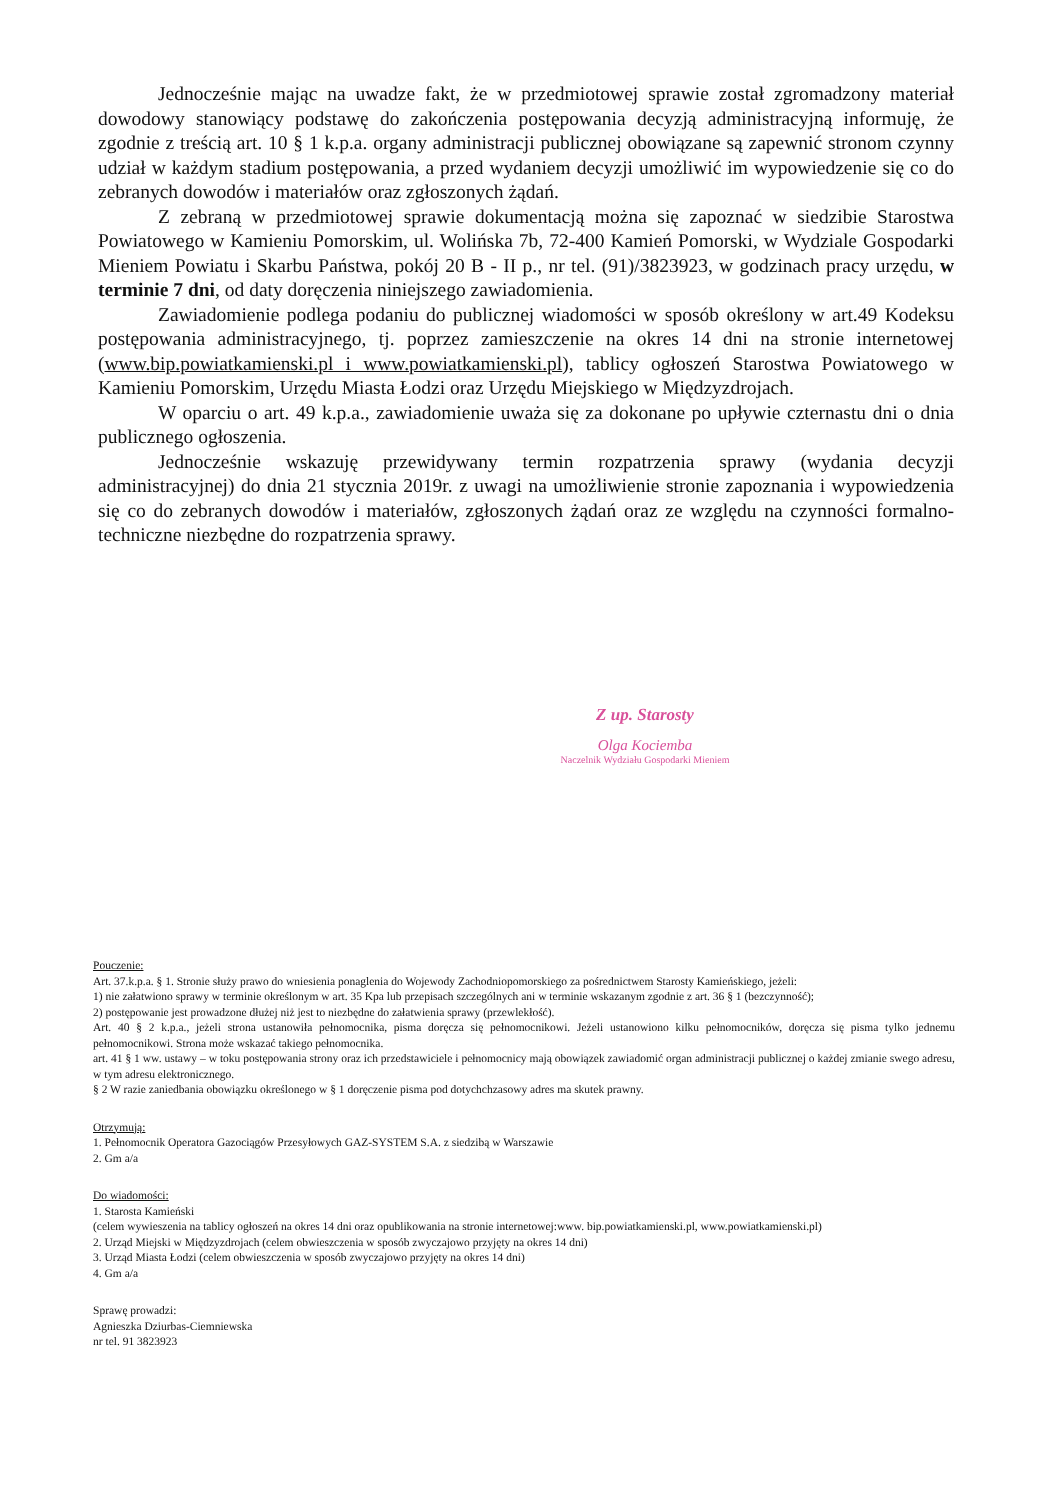Jednocześnie mając na uwadze fakt, że w przedmiotowej sprawie został zgromadzony materiał dowodowy stanowiący podstawę do zakończenia postępowania decyzją administracyjną informuję, że zgodnie z treścią art. 10 § 1 k.p.a. organy administracji publicznej obowiązane są zapewnić stronom czynny udział w każdym stadium postępowania, a przed wydaniem decyzji umożliwić im wypowiedzenie się co do zebranych dowodów i materiałów oraz zgłoszonych żądań.
Z zebraną w przedmiotowej sprawie dokumentacją można się zapoznać w siedzibie Starostwa Powiatowego w Kamieniu Pomorskim, ul. Wolińska 7b, 72-400 Kamień Pomorski, w Wydziale Gospodarki Mieniem Powiatu i Skarbu Państwa, pokój 20 B - II p., nr tel. (91)/3823923, w godzinach pracy urzędu, w terminie 7 dni, od daty doręczenia niniejszego zawiadomienia.
Zawiadomienie podlega podaniu do publicznej wiadomości w sposób określony w art.49 Kodeksu postępowania administracyjnego, tj. poprzez zamieszczenie na okres 14 dni na stronie internetowej (www.bip.powiatkamienski.pl i www.powiatkamienski.pl), tablicy ogłoszeń Starostwa Powiatowego w Kamieniu Pomorskim, Urzędu Miasta Łodzi oraz Urzędu Miejskiego w Międzyzdrojach.
W oparciu o art. 49 k.p.a., zawiadomienie uważa się za dokonane po upływie czternastu dni o dnia publicznego ogłoszenia.
Jednocześnie wskazuję przewidywany termin rozpatrzenia sprawy (wydania decyzji administracyjnej) do dnia 21 stycznia 2019r. z uwagi na umożliwienie stronie zapoznania i wypowiedzenia się co do zebranych dowodów i materiałów, zgłoszonych żądań oraz ze względu na czynności formalno-techniczne niezbędne do rozpatrzenia sprawy.
Z up. Starosty
Olga Kociemba
Naczelnik Wydziału Gospodarki Mieniem
Pouczenie:
Art. 37.k.p.a. § 1. Stronie służy prawo do wniesienia ponaglenia do Wojewody Zachodniopomorskiego za pośrednictwem Starosty Kamieńskiego, jeżeli:
1) nie załatwiono sprawy w terminie określonym w art. 35 Kpa lub przepisach szczególnych ani w terminie wskazanym zgodnie z art. 36 § 1 (bezczynność);
2) postępowanie jest prowadzone dłużej niż jest to niezbędne do załatwienia sprawy (przewlekłość).
Art. 40 § 2 k.p.a., jeżeli strona ustanowiła pełnomocnika, pisma doręcza się pełnomocnikowi. Jeżeli ustanowiono kilku pełnomocników, doręcza się pisma tylko jednemu pełnomocnikowi. Strona może wskazać takiego pełnomocnika.
art. 41 § 1 ww. ustawy – w toku postępowania strony oraz ich przedstawiciele i pełnomocnicy mają obowiązek zawiadomić organ administracji publicznej o każdej zmianie swego adresu, w tym adresu elektronicznego.
§ 2 W razie zaniedbania obowiązku określonego w § 1 doręczenie pisma pod dotychchzasowy adres ma skutek prawny.
Otrzymują:
1. Pełnomocnik Operatora Gazociągów Przesyłowych GAZ-SYSTEM S.A. z siedzibą w Warszawie
2. Gm a/a
Do wiadomości:
1. Starosta Kamieński
(celem wywieszenia na tablicy ogłoszeń na okres 14 dni oraz opublikowania na stronie internetowej:www. bip.powiatkamienski.pl, www.powiatkamienski.pl)
2. Urząd Miejski w Międzyzdrojach (celem obwieszczenia w sposób zwyczajowo przyjęty na okres 14 dni)
3. Urząd Miasta Łodzi (celem obwieszczenia w sposób zwyczajowo przyjęty na okres 14 dni)
4. Gm a/a
Sprawę prowadzi:
Agnieszka Dziurbas-Ciemniewska
nr tel. 91 3823923